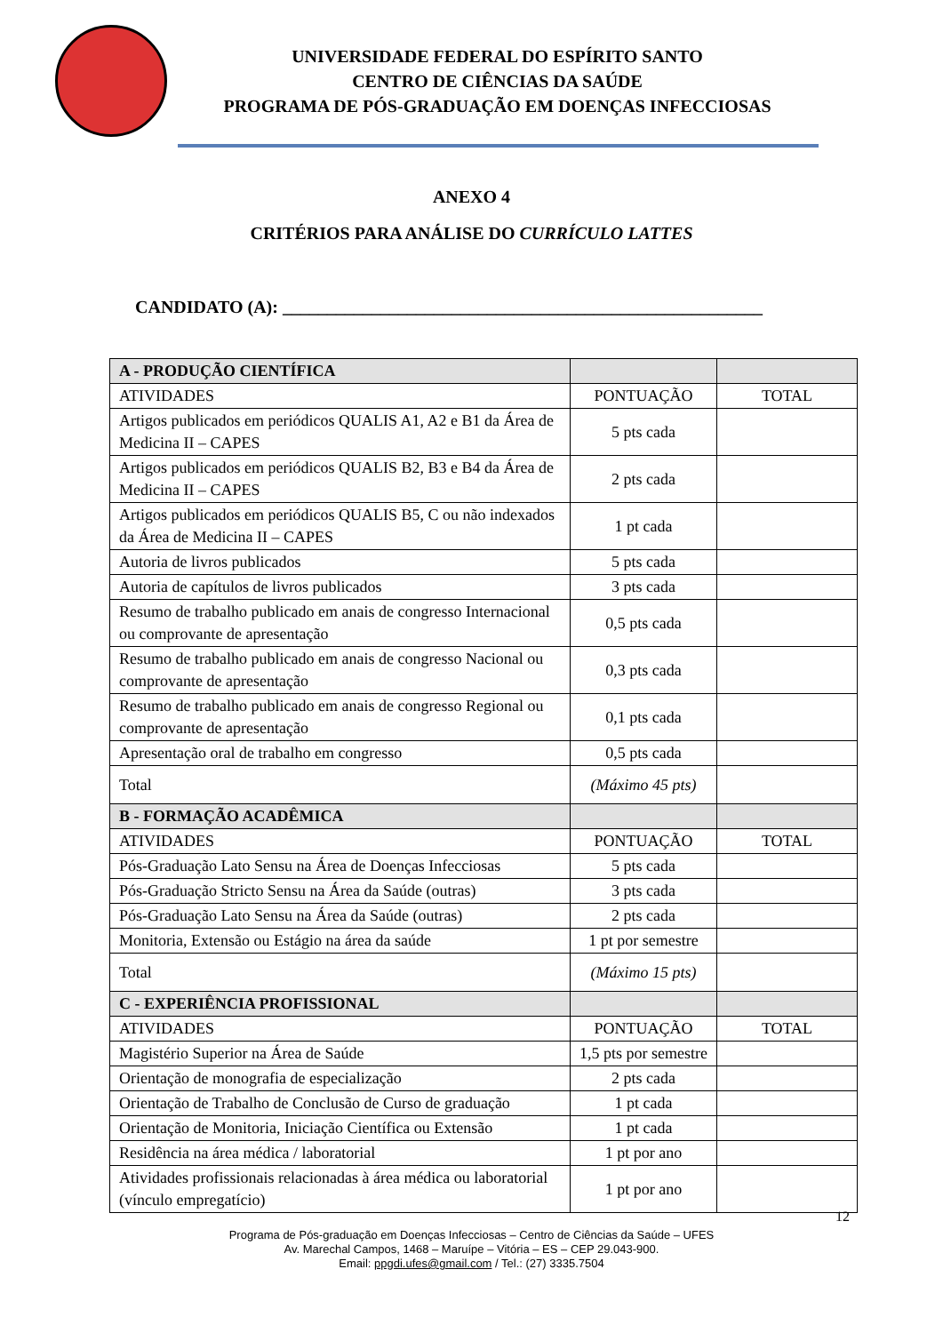UNIVERSIDADE FEDERAL DO ESPÍRITO SANTO
CENTRO DE CIÊNCIAS DA SAÚDE
PROGRAMA DE PÓS-GRADUAÇÃO EM DOENÇAS INFECCIOSAS
ANEXO 4
CRITÉRIOS PARA ANÁLISE DO CURRÍCULO LATTES
CANDIDATO (A): ______________________________________________________
| A - PRODUÇÃO CIENTÍFICA | | |
| ATIVIDADES | PONTUAÇÃO | TOTAL |
| Artigos publicados em periódicos QUALIS A1, A2 e B1 da Área de Medicina II – CAPES | 5 pts cada | |
| Artigos publicados em periódicos QUALIS B2, B3 e B4 da Área de Medicina II – CAPES | 2 pts cada | |
| Artigos publicados em periódicos QUALIS B5, C ou não indexados da Área de Medicina II – CAPES | 1 pt cada | |
| Autoria de livros publicados | 5 pts cada | |
| Autoria de capítulos de livros publicados | 3 pts cada | |
| Resumo de trabalho publicado em anais de congresso Internacional ou comprovante de apresentação | 0,5 pts cada | |
| Resumo de trabalho publicado em anais de congresso Nacional ou comprovante de apresentação | 0,3 pts cada | |
| Resumo de trabalho publicado em anais de congresso Regional ou comprovante de apresentação | 0,1 pts cada | |
| Apresentação oral de trabalho em congresso | 0,5 pts cada | |
| Total | (Máximo 45 pts) | |
| B - FORMAÇÃO ACADÊMICA | | |
| ATIVIDADES | PONTUAÇÃO | TOTAL |
| Pós-Graduação Lato Sensu na Área de Doenças Infecciosas | 5 pts cada | |
| Pós-Graduação Stricto Sensu na Área da Saúde (outras) | 3 pts cada | |
| Pós-Graduação Lato Sensu na Área da Saúde (outras) | 2 pts cada | |
| Monitoria, Extensão ou Estágio na área da saúde | 1 pt por semestre | |
| Total | (Máximo 15 pts) | |
| C - EXPERIÊNCIA PROFISSIONAL | | |
| ATIVIDADES | PONTUAÇÃO | TOTAL |
| Magistério Superior na Área de Saúde | 1,5 pts por semestre | |
| Orientação de monografia de especialização | 2 pts cada | |
| Orientação de Trabalho de Conclusão de Curso de graduação | 1 pt cada | |
| Orientação de Monitoria, Iniciação Científica ou Extensão | 1 pt cada | |
| Residência na área médica / laboratorial | 1 pt por ano | |
| Atividades profissionais relacionadas à área médica ou laboratorial (vínculo empregatício) | 1 pt por ano | |
12
Programa de Pós-graduação em Doenças Infecciosas – Centro de Ciências da Saúde – UFES
Av. Marechal Campos, 1468 – Maruípe – Vitória – ES – CEP 29.043-900.
Email: ppgdi.ufes@gmail.com / Tel.: (27) 3335.7504